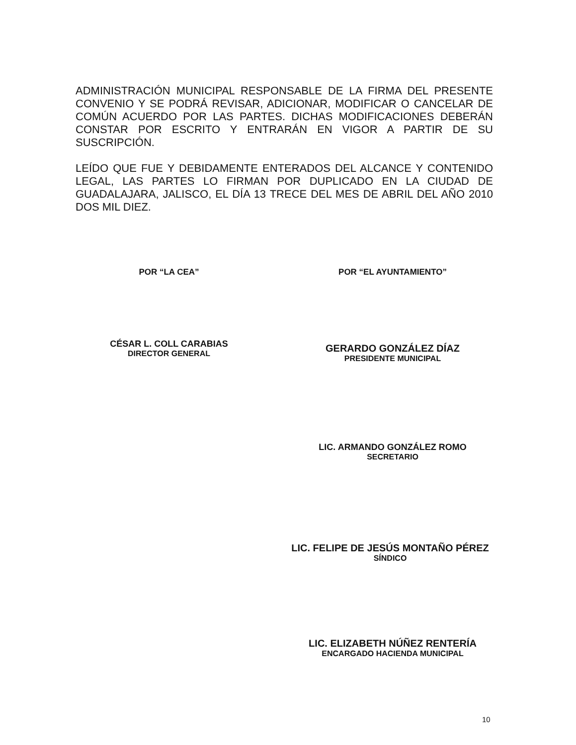ADMINISTRACIÓN MUNICIPAL RESPONSABLE DE LA FIRMA DEL PRESENTE CONVENIO Y SE PODRÁ REVISAR, ADICIONAR, MODIFICAR O CANCELAR DE COMÚN ACUERDO POR LAS PARTES. DICHAS MODIFICACIONES DEBERÁN CONSTAR POR ESCRITO Y ENTRARÁN EN VIGOR A PARTIR DE SU SUSCRIPCIÓN.
LEÍDO QUE FUE Y DEBIDAMENTE ENTERADOS DEL ALCANCE Y CONTENIDO LEGAL, LAS PARTES LO FIRMAN POR DUPLICADO EN LA CIUDAD DE GUADALAJARA, JALISCO, EL DÍA 13 TRECE DEL MES DE ABRIL DEL AÑO 2010 DOS MIL DIEZ.
POR “LA CEA” POR “EL AYUNTAMIENTO”
CÉSAR L. COLL CARABIAS
DIRECTOR GENERAL
GERARDO GONZÁLEZ DÍAZ
PRESIDENTE MUNICIPAL
LIC. ARMANDO GONZÁLEZ ROMO
SECRETARIO
LIC. FELIPE DE JESÚS MONTAÑO PÉREZ
SÍNDICO
LIC. ELIZABETH NÚÑEZ RENTERÍA
ENCARGADO HACIENDA MUNICIPAL
10